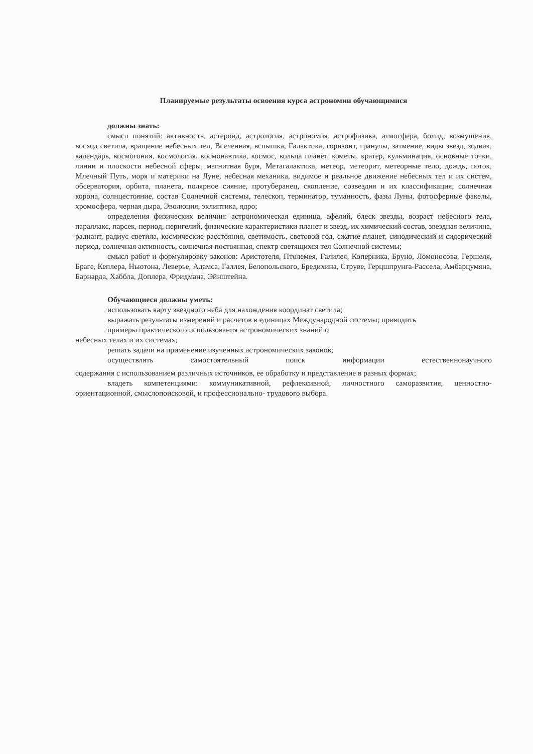Планируемые результаты освоения курса астрономии обучающимися
должны знать:
смысл понятий: активность, астероид, астрология, астрономия, астрофизика, атмосфера, болид, возмущения, восход светила, вращение небесных тел, Вселенная, вспышка, Галактика, горизонт, гранулы, затмение, виды звезд, зодиак, календарь, космогония, космология, космонавтика, космос, кольца планет, кометы, кратер, кульминация, основные точки, линии и плоскости небесной сферы, магнитная буря, Метагалактика, метеор, метеорит, метеорные тело, дождь, поток, Млечный Путь, моря и материки на Луне, небесная механика, видимое и реальное движение небесных тел и их систем, обсерватория, орбита, планета, полярное сияние, протуберанец, скопление, созвездия и их классификация, солнечная корона, солнцестояние, состав Солнечной системы, телескоп, терминатор, туманность, фазы Луны, фотосферные факелы, хромосфера, черная дыра, Эволюция, эклиптика, ядро;
определения физических величин: астрономическая единица, афелий, блеск звезды, возраст небесного тела, параллакс, парсек, период, перигелий, физические характеристики планет и звезд, их химический состав, звездная величина, радиант, радиус светила, космические расстояния, светимость, световой год, сжатие планет, синодический и сидерический период, солнечная активность, солнечная постоянная, спектр светящихся тел Солнечной системы;
смысл работ и формулировку законов: Аристотеля, Птолемея, Галилея, Коперника, Бруно, Ломоносова, Гершеля, Браге, Кеплера, Ньютона, Леверье, Адамса, Галлея, Белопольского, Бредихина, Струве, Герцшпрунга-Рассела, Амбарцумяна, Барнарда, Хаббла, Доплера, Фридмана, Эйнштейна.
Обучающиеся должны уметь:
использовать карту звездного неба для нахождения координат светила;
выражать результаты измерений и расчетов в единицах Международной системы; приводить
примеры практического использования астрономических знаний о
небесных телах и их системах;
решать задачи на применение изученных астрономических законов;
осуществлять самостоятельный поиск информации естественнонаучного
содержания с использованием различных источников, ее обработку и представление в разных формах;
владеть компетенциями: коммуникативной, рефлексивной, личностного саморазвития, ценностно-ориентационной, смыслопоисковой, и профессионально- трудового выбора.